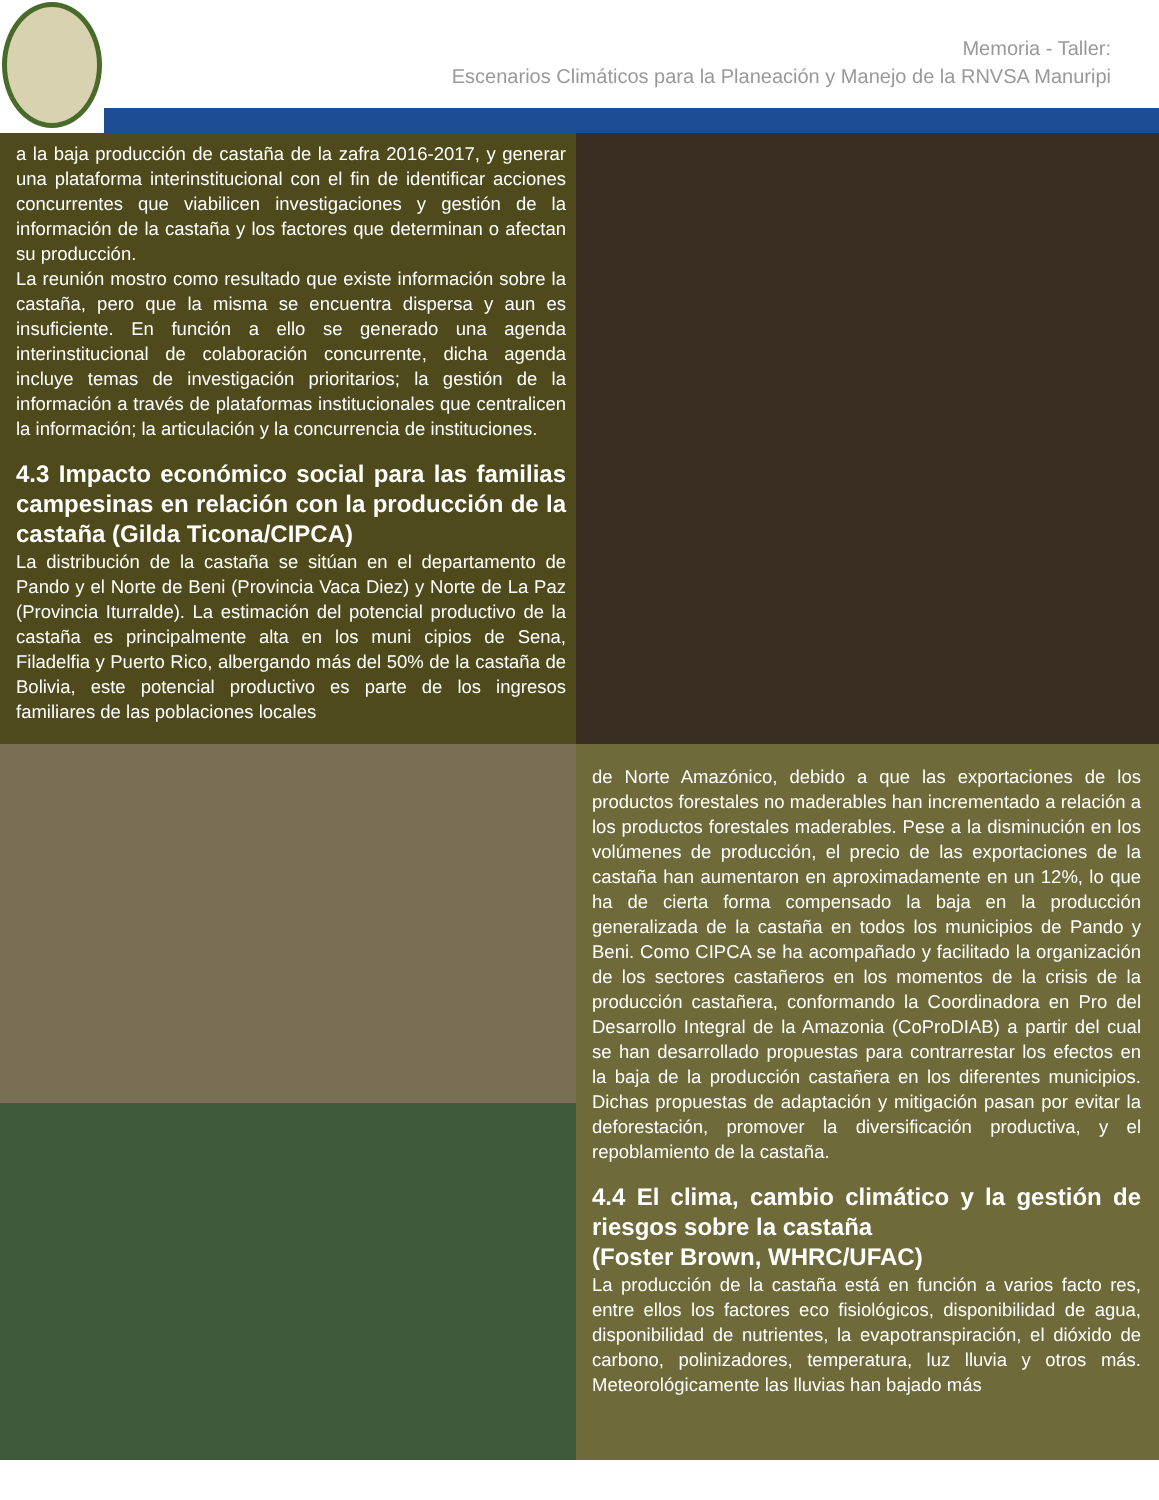Memoria - Taller:
Escenarios Climáticos para la Planeación y Manejo de la RNVSA Manuripi
a la baja producción de castaña de la zafra 2016-2017, y generar una plataforma interinstitucional con el fin de identificar acciones concurrentes que viabilicen investigaciones y gestión de la información de la castaña y los factores que determinan o afectan su producción.
La reunión mostro como resultado que existe información sobre la castaña, pero que la misma se encuentra dispersa y aun es insuficiente. En función a ello se generado una agenda interinstitucional de colaboración concurrente, dicha agenda incluye temas de investigación prioritarios; la gestión de la información a través de plataformas institucionales que centralicen la información; la articulación y la concurrencia de instituciones.
4.3 Impacto económico social para las familias campesinas en relación con la producción de la castaña (Gilda Ticona/CIPCA)
La distribución de la castaña se sitúan en el departamento de Pando y el Norte de Beni (Provincia Vaca Diez) y Norte de La Paz (Provincia Iturralde). La estimación del potencial productivo de la castaña es principalmente alta en los muni cipios de Sena, Filadelfia y Puerto Rico, albergando más del 50% de la castaña de Bolivia, este potencial productivo es parte de los ingresos familiares de las poblaciones locales
de Norte Amazónico, debido a que las exportaciones de los productos forestales no maderables han incrementado a relación a los productos forestales maderables. Pese a la disminución en los volúmenes de producción, el precio de las exportaciones de la castaña han aumentaron en aproximadamente en un 12%, lo que ha de cierta forma compensado la baja en la producción generalizada de la castaña en todos los municipios de Pando y Beni. Como CIPCA se ha acompañado y facilitado la organización de los sectores castañeros en los momentos de la crisis de la producción castañera, conformando la Coordinadora en Pro del Desarrollo Integral de la Amazonia (CoProDIAB) a partir del cual se han desarrollado propuestas para contrarrestar los efectos en la baja de la producción castañera en los diferentes municipios. Dichas propuestas de adaptación y mitigación pasan por evitar la deforestación, promover la diversificación productiva, y el repoblamiento de la castaña.
4.4 El clima, cambio climático y la gestión de riesgos sobre la castaña
(Foster Brown, WHRC/UFAC)
La producción de la castaña está en función a varios facto res, entre ellos los factores eco fisiológicos, disponibilidad de agua, disponibilidad de nutrientes, la evapotranspiración, el dióxido de carbono, polinizadores, temperatura, luz lluvia y otros más. Meteorológicamente las lluvias han bajado más